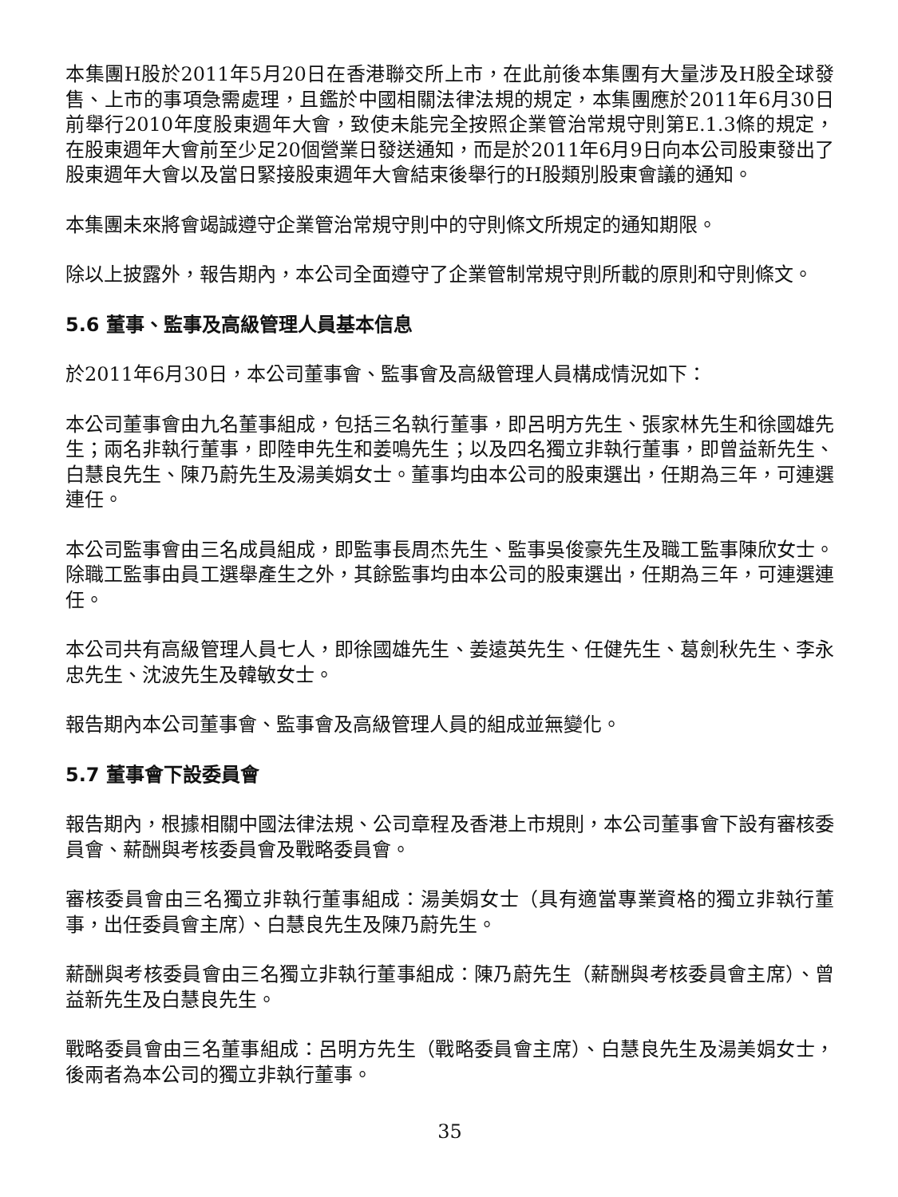本集團H股於2011年5月20日在香港聯交所上市，在此前後本集團有大量涉及H股全球發售、上市的事項急需處理，且鑑於中國相關法律法規的規定，本集團應於2011年6月30日前舉行2010年度股東週年大會，致使未能完全按照企業管治常規守則第E.1.3條的規定，在股東週年大會前至少足20個營業日發送通知，而是於2011年6月9日向本公司股東發出了股東週年大會以及當日緊接股東週年大會結束後舉行的H股類別股東會議的通知。
本集團未來將會竭誠遵守企業管治常規守則中的守則條文所規定的通知期限。
除以上披露外，報告期內，本公司全面遵守了企業管制常規守則所載的原則和守則條文。
5.6 董事、監事及高級管理人員基本信息
於2011年6月30日，本公司董事會、監事會及高級管理人員構成情況如下：
本公司董事會由九名董事組成，包括三名執行董事，即呂明方先生、張家林先生和徐國雄先生；兩名非執行董事，即陸申先生和姜鳴先生；以及四名獨立非執行董事，即曾益新先生、白慧良先生、陳乃蔚先生及湯美娟女士。董事均由本公司的股東選出，任期為三年，可連選連任。
本公司監事會由三名成員組成，即監事長周杰先生、監事吳俊豪先生及職工監事陳欣女士。除職工監事由員工選舉產生之外，其餘監事均由本公司的股東選出，任期為三年，可連選連任。
本公司共有高級管理人員七人，即徐國雄先生、姜遠英先生、任健先生、葛劍秋先生、李永忠先生、沈波先生及韓敏女士。
報告期內本公司董事會、監事會及高級管理人員的組成並無變化。
5.7 董事會下設委員會
報告期內，根據相關中國法律法規、公司章程及香港上市規則，本公司董事會下設有審核委員會、薪酬與考核委員會及戰略委員會。
審核委員會由三名獨立非執行董事組成：湯美娟女士（具有適當專業資格的獨立非執行董事，出任委員會主席）、白慧良先生及陳乃蔚先生。
薪酬與考核委員會由三名獨立非執行董事組成：陳乃蔚先生（薪酬與考核委員會主席）、曾益新先生及白慧良先生。
戰略委員會由三名董事組成：呂明方先生（戰略委員會主席）、白慧良先生及湯美娟女士，後兩者為本公司的獨立非執行董事。
35